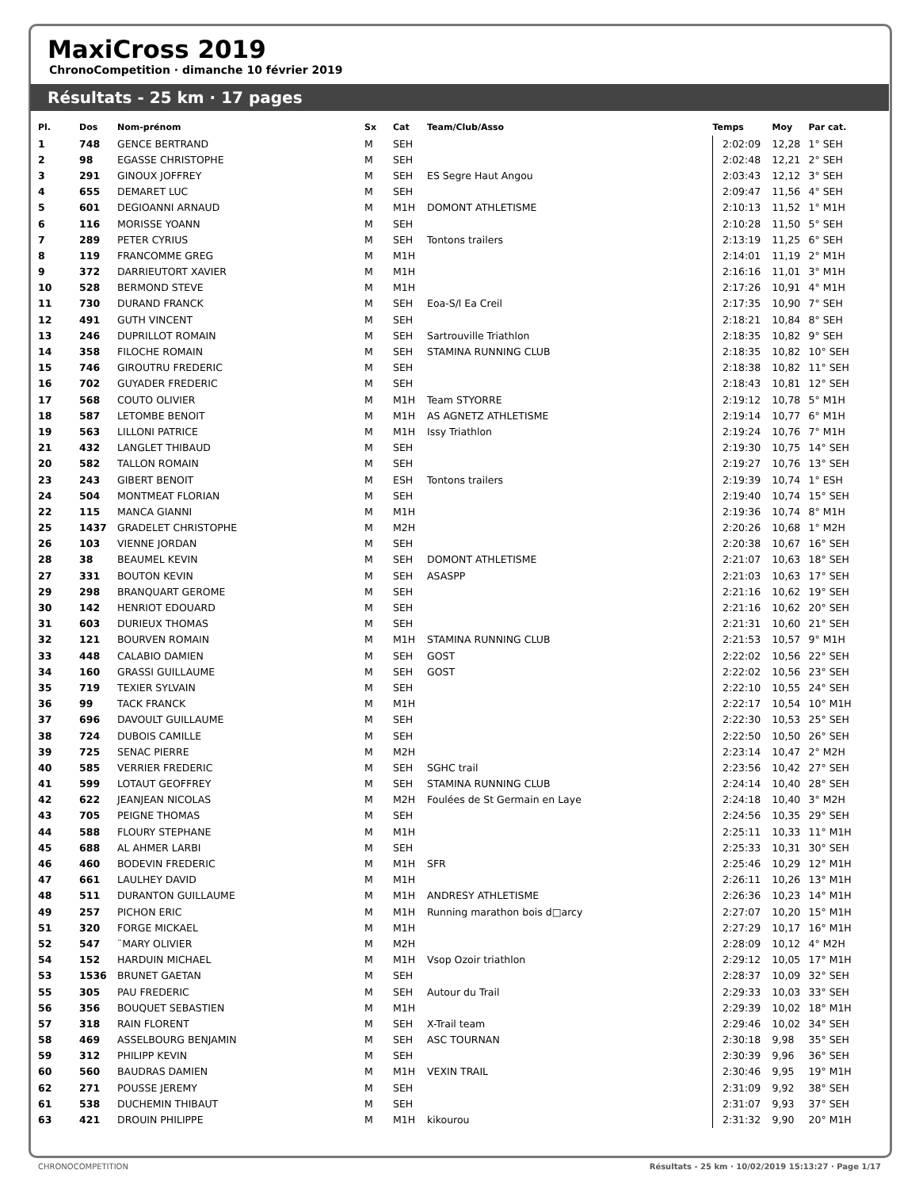MaxiCross 2019
ChronoCompetition · dimanche 10 février 2019
Résultats - 25 km · 17 pages
| Pl. | Dos | Nom-prénom | Sx | Cat | Team/Club/Asso | | Temps | Moy | Par cat. |
| --- | --- | --- | --- | --- | --- | --- | --- | --- | --- |
| 1 | 748 | GENCE BERTRAND | M | SEH | | | 2:02:09 | 12,28 | 1° SEH |
| 2 | 98 | EGASSE CHRISTOPHE | M | SEH | | | 2:02:48 | 12,21 | 2° SEH |
| 3 | 291 | GINOUX JOFFREY | M | SEH | ES Segre Haut Angou | | 2:03:43 | 12,12 | 3° SEH |
| 4 | 655 | DEMARET LUC | M | SEH | | | 2:09:47 | 11,56 | 4° SEH |
| 5 | 601 | DEGIOANNI ARNAUD | M | M1H | DOMONT ATHLETISME | | 2:10:13 | 11,52 | 1° M1H |
| 6 | 116 | MORISSE YOANN | M | SEH | | | 2:10:28 | 11,50 | 5° SEH |
| 7 | 289 | PETER CYRIUS | M | SEH | Tontons trailers | | 2:13:19 | 11,25 | 6° SEH |
| 8 | 119 | FRANCOMME GREG | M | M1H | | | 2:14:01 | 11,19 | 2° M1H |
| 9 | 372 | DARRIEUTORT XAVIER | M | M1H | | | 2:16:16 | 11,01 | 3° M1H |
| 10 | 528 | BERMOND STEVE | M | M1H | | | 2:17:26 | 10,91 | 4° M1H |
| 11 | 730 | DURAND FRANCK | M | SEH | Eoa-S/l Ea Creil | | 2:17:35 | 10,90 | 7° SEH |
| 12 | 491 | GUTH VINCENT | M | SEH | | | 2:18:21 | 10,84 | 8° SEH |
| 13 | 246 | DUPRILLOT ROMAIN | M | SEH | Sartrouville Triathlon | | 2:18:35 | 10,82 | 9° SEH |
| 14 | 358 | FILOCHE ROMAIN | M | SEH | STAMINA RUNNING CLUB | | 2:18:35 | 10,82 | 10° SEH |
| 15 | 746 | GIROUTRU FREDERIC | M | SEH | | | 2:18:38 | 10,82 | 11° SEH |
| 16 | 702 | GUYADER FREDERIC | M | SEH | | | 2:18:43 | 10,81 | 12° SEH |
| 17 | 568 | COUTO OLIVIER | M | M1H | Team STYORRE | | 2:19:12 | 10,78 | 5° M1H |
| 18 | 587 | LETOMBE BENOIT | M | M1H | AS AGNETZ ATHLETISME | | 2:19:14 | 10,77 | 6° M1H |
| 19 | 563 | LILLONI PATRICE | M | M1H | Issy Triathlon | | 2:19:24 | 10,76 | 7° M1H |
| 21 | 432 | LANGLET THIBAUD | M | SEH | | | 2:19:30 | 10,75 | 14° SEH |
| 20 | 582 | TALLON ROMAIN | M | SEH | | | 2:19:27 | 10,76 | 13° SEH |
| 23 | 243 | GIBERT BENOIT | M | ESH | Tontons trailers | | 2:19:39 | 10,74 | 1° ESH |
| 24 | 504 | MONTMEAT FLORIAN | M | SEH | | | 2:19:40 | 10,74 | 15° SEH |
| 22 | 115 | MANCA GIANNI | M | M1H | | | 2:19:36 | 10,74 | 8° M1H |
| 25 | 1437 | GRADELET CHRISTOPHE | M | M2H | | | 2:20:26 | 10,68 | 1° M2H |
| 26 | 103 | VIENNE JORDAN | M | SEH | | | 2:20:38 | 10,67 | 16° SEH |
| 28 | 38 | BEAUMEL KEVIN | M | SEH | DOMONT ATHLETISME | | 2:21:07 | 10,63 | 18° SEH |
| 27 | 331 | BOUTON KEVIN | M | SEH | ASASPP | | 2:21:03 | 10,63 | 17° SEH |
| 29 | 298 | BRANQUART GEROME | M | SEH | | | 2:21:16 | 10,62 | 19° SEH |
| 30 | 142 | HENRIOT EDOUARD | M | SEH | | | 2:21:16 | 10,62 | 20° SEH |
| 31 | 603 | DURIEUX THOMAS | M | SEH | | | 2:21:31 | 10,60 | 21° SEH |
| 32 | 121 | BOURVEN ROMAIN | M | M1H | STAMINA RUNNING CLUB | | 2:21:53 | 10,57 | 9° M1H |
| 33 | 448 | CALABIO DAMIEN | M | SEH | GOST | | 2:22:02 | 10,56 | 22° SEH |
| 34 | 160 | GRASSI GUILLAUME | M | SEH | GOST | | 2:22:02 | 10,56 | 23° SEH |
| 35 | 719 | TEXIER SYLVAIN | M | SEH | | | 2:22:10 | 10,55 | 24° SEH |
| 36 | 99 | TACK FRANCK | M | M1H | | | 2:22:17 | 10,54 | 10° M1H |
| 37 | 696 | DAVOULT GUILLAUME | M | SEH | | | 2:22:30 | 10,53 | 25° SEH |
| 38 | 724 | DUBOIS CAMILLE | M | SEH | | | 2:22:50 | 10,50 | 26° SEH |
| 39 | 725 | SENAC PIERRE | M | M2H | | | 2:23:14 | 10,47 | 2° M2H |
| 40 | 585 | VERRIER FREDERIC | M | SEH | SGHC trail | | 2:23:56 | 10,42 | 27° SEH |
| 41 | 599 | LOTAUT GEOFFREY | M | SEH | STAMINA RUNNING CLUB | | 2:24:14 | 10,40 | 28° SEH |
| 42 | 622 | JEANJEAN NICOLAS | M | M2H | Foulées de St Germain en Laye | | 2:24:18 | 10,40 | 3° M2H |
| 43 | 705 | PEIGNE THOMAS | M | SEH | | | 2:24:56 | 10,35 | 29° SEH |
| 44 | 588 | FLOURY STEPHANE | M | M1H | | | 2:25:11 | 10,33 | 11° M1H |
| 45 | 688 | AL AHMER LARBI | M | SEH | | | 2:25:33 | 10,31 | 30° SEH |
| 46 | 460 | BODEVIN FREDERIC | M | M1H | SFR | | 2:25:46 | 10,29 | 12° M1H |
| 47 | 661 | LAULHEY DAVID | M | M1H | | | 2:26:11 | 10,26 | 13° M1H |
| 48 | 511 | DURANTON GUILLAUME | M | M1H | ANDRESY ATHLETISME | | 2:26:36 | 10,23 | 14° M1H |
| 49 | 257 | PICHON ERIC | M | M1H | Running marathon bois d□arcy | | 2:27:07 | 10,20 | 15° M1H |
| 51 | 320 | FORGE MICKAEL | M | M1H | | | 2:27:29 | 10,17 | 16° M1H |
| 52 | 547 | ¨MARY OLIVIER | M | M2H | | | 2:28:09 | 10,12 | 4° M2H |
| 54 | 152 | HARDUIN MICHAEL | M | M1H | Vsop Ozoir triathlon | | 2:29:12 | 10,05 | 17° M1H |
| 53 | 1536 | BRUNET GAETAN | M | SEH | | | 2:28:37 | 10,09 | 32° SEH |
| 55 | 305 | PAU FREDERIC | M | SEH | Autour du Trail | | 2:29:33 | 10,03 | 33° SEH |
| 56 | 356 | BOUQUET SEBASTIEN | M | M1H | | | 2:29:39 | 10,02 | 18° M1H |
| 57 | 318 | RAIN FLORENT | M | SEH | X-Trail team | | 2:29:46 | 10,02 | 34° SEH |
| 58 | 469 | ASSELBOURG BENJAMIN | M | SEH | ASC TOURNAN | | 2:30:18 | 9,98 | 35° SEH |
| 59 | 312 | PHILIPP KEVIN | M | SEH | | | 2:30:39 | 9,96 | 36° SEH |
| 60 | 560 | BAUDRAS DAMIEN | M | M1H | VEXIN TRAIL | | 2:30:46 | 9,95 | 19° M1H |
| 62 | 271 | POUSSE JEREMY | M | SEH | | | 2:31:09 | 9,92 | 38° SEH |
| 61 | 538 | DUCHEMIN THIBAUT | M | SEH | | | 2:31:07 | 9,93 | 37° SEH |
| 63 | 421 | DROUIN PHILIPPE | M | M1H | kikourou | | 2:31:32 | 9,90 | 20° M1H |
CHRONOCOMPETITION Résultats - 25 km · 10/02/2019 15:13:27 · Page 1/17